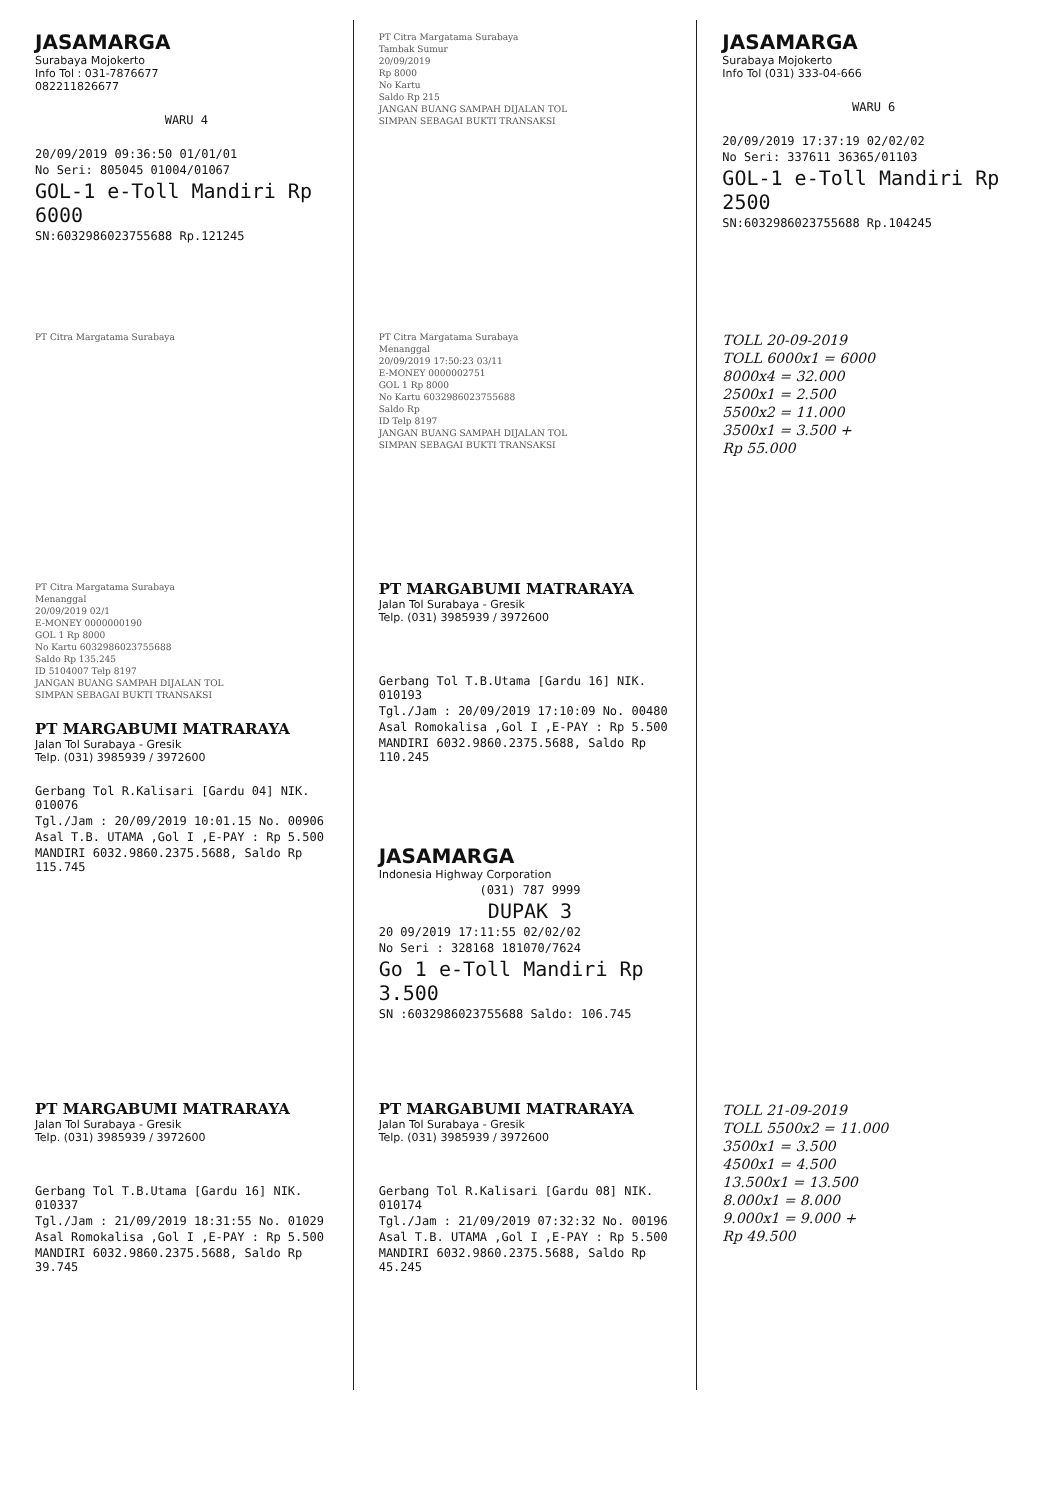JASAMARGA
Surabaya Mojokerto
Info Tol : 031-7876677
082211826677
WARU 4
20/09/2019 09:36:50 01/01/01
No Seri: 805045 01004/01067
GOL-1 e-Toll Mandiri Rp 6000
SN:6032986023755688 Rp.121245
PT Citra Margatama Surabaya
Tambak Sumur
20/09/2019
Rp 8000
No Kartu
Saldo Rp 215
JANGAN BUANG SAMPAH DIJALAN TOL
SIMPAN SEBAGAI BUKTI TRANSAKSI
JASAMARGA
Surabaya Mojokerto
Info Tol (031) 333-04-666
WARU 6
20/09/2019 17:37:19 02/02/02
No Seri: 337611 36365/01103
GOL-1 e-Toll Mandiri Rp 2500
SN:6032986023755688 Rp.104245
PT Citra Margatama Surabaya PT Citra Margatama Surabaya
Menanggal
20/09/2019 17:50:23 03/11
E-MONEY 0000002751
GOL 1 Rp 8000
No Kartu 6032986023755688
Saldo Rp
ID Telp 8197
JANGAN BUANG SAMPAH DIJALAN TOL
SIMPAN SEBAGAI BUKTI TRANSAKSI
TOLL 20-09-2019
TOLL 6000x1 = 6000
8000x4 = 32.000
2500x1 = 2.500
5500x2 = 11.000
3500x1 = 3.500 +
Rp 55.000
PT Citra Margatama Surabaya
Menanggal
20/09/2019 02/1
E-MONEY 0000000190
GOL 1 Rp 8000
No Kartu 6032986023755688
Saldo Rp 135.245
ID 5104007 Telp 8197
JANGAN BUANG SAMPAH DIJALAN TOL
SIMPAN SEBAGAI BUKTI TRANSAKSI
PT MARGABUMI MATRARAYA
Jalan Tol Surabaya - Gresik
Telp. (031) 3985939 / 3972600
Gerbang Tol R.Kalisari [Gardu 04] NIK. 010076
Tgl./Jam : 20/09/2019 10:01.15 No. 00906
Asal T.B. UTAMA ,Gol I ,E-PAY : Rp 5.500
MANDIRI 6032.9860.2375.5688, Saldo Rp 115.745
PT MARGABUMI MATRARAYA
Jalan Tol Surabaya - Gresik
Telp. (031) 3985939 / 3972600
Gerbang Tol T.B.Utama [Gardu 16] NIK. 010193
Tgl./Jam : 20/09/2019 17:10:09 No. 00480
Asal Romokalisa ,Gol I ,E-PAY : Rp 5.500
MANDIRI 6032.9860.2375.5688, Saldo Rp 110.245
JASAMARGA
Indonesia Highway Corporation
(031) 787 9999
DUPAK 3
20 09/2019 17:11:55 02/02/02
No Seri : 328168 181070/7624
Go 1 e-Toll Mandiri Rp 3.500
SN :6032986023755688 Saldo: 106.745
PT MARGABUMI MATRARAYA
Jalan Tol Surabaya - Gresik
Telp. (031) 3985939 / 3972600
Gerbang Tol T.B.Utama [Gardu 16] NIK. 010337
Tgl./Jam : 21/09/2019 18:31:55 No. 01029
Asal Romokalisa ,Gol I ,E-PAY : Rp 5.500
MANDIRI 6032.9860.2375.5688, Saldo Rp 39.745
PT MARGABUMI MATRARAYA
Jalan Tol Surabaya - Gresik
Telp. (031) 3985939 / 3972600
Gerbang Tol R.Kalisari [Gardu 08] NIK. 010174
Tgl./Jam : 21/09/2019 07:32:32 No. 00196
Asal T.B. UTAMA ,Gol I ,E-PAY : Rp 5.500
MANDIRI 6032.9860.2375.5688, Saldo Rp 45.245
TOLL 21-09-2019
TOLL 5500x2 = 11.000
3500x1 = 3.500
4500x1 = 4.500
13.500x1 = 13.500
8.000x1 = 8.000
9.000x1 = 9.000 +
Rp 49.500